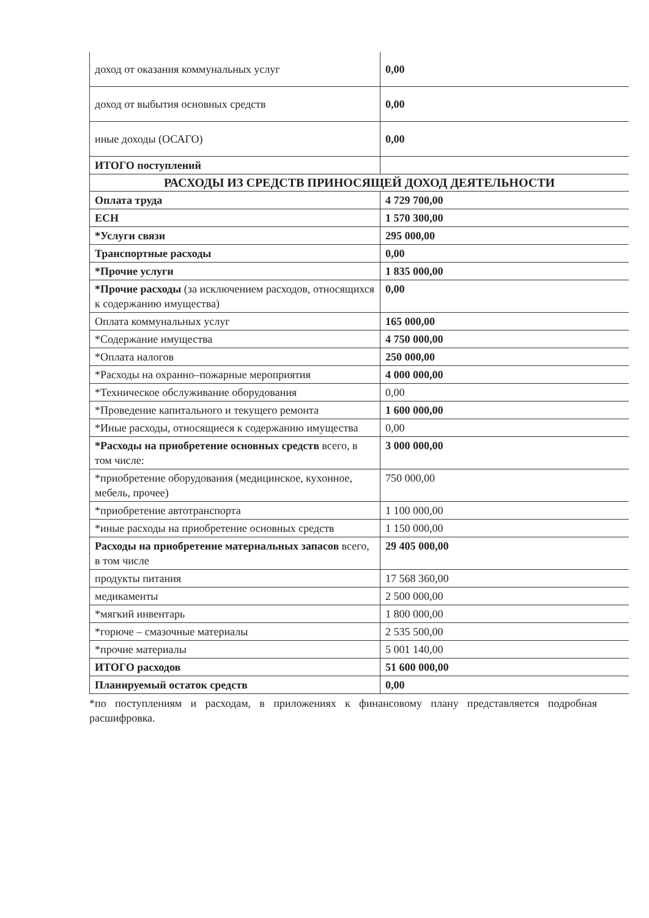| доход от оказания коммунальных услуг | 0,00 |
| доход от выбытия основных средств | 0,00 |
| иные доходы (ОСАГО) | 0,00 |
| ИТОГО поступлений | |
| РАСХОДЫ ИЗ СРЕДСТВ ПРИНОСЯЩЕЙ ДОХОД ДЕЯТЕЛЬНОСТИ | |
| Оплата труда | 4 729 700,00 |
| ЕСН | 1 570 300,00 |
| *Услуги связи | 295 000,00 |
| Транспортные расходы | 0,00 |
| *Прочие услуги | 1 835 000,00 |
| *Прочие расходы (за исключением расходов, относящихся к содержанию имущества) | 0,00 |
| Оплата коммунальных услуг | 165 000,00 |
| *Содержание имущества | 4 750 000,00 |
| *Оплата налогов | 250 000,00 |
| *Расходы на охранно–пожарные мероприятия | 4 000 000,00 |
| *Техническое обслуживание оборудования | 0,00 |
| *Проведение капитального и текущего ремонта | 1 600 000,00 |
| *Иные расходы, относящиеся к содержанию имущества | 0,00 |
| *Расходы на приобретение основных средств всего, в том числе: | 3 000 000,00 |
| *приобретение оборудования (медицинское, кухонное, мебель, прочее) | 750 000,00 |
| *приобретение автотранспорта | 1 100 000,00 |
| *иные расходы на приобретение основных средств | 1 150 000,00 |
| Расходы на приобретение материальных запасов всего, в том числе | 29 405 000,00 |
| продукты питания | 17 568 360,00 |
| медикаменты | 2 500 000,00 |
| *мягкий инвентарь | 1 800 000,00 |
| *горюче – смазочные материалы | 2 535 500,00 |
| *прочие материалы | 5 001 140,00 |
| ИТОГО расходов | 51 600 000,00 |
| Планируемый остаток средств | 0,00 |
*по поступлениям и расходам, в приложениях к финансовому плану представляется подробная расшифровка.